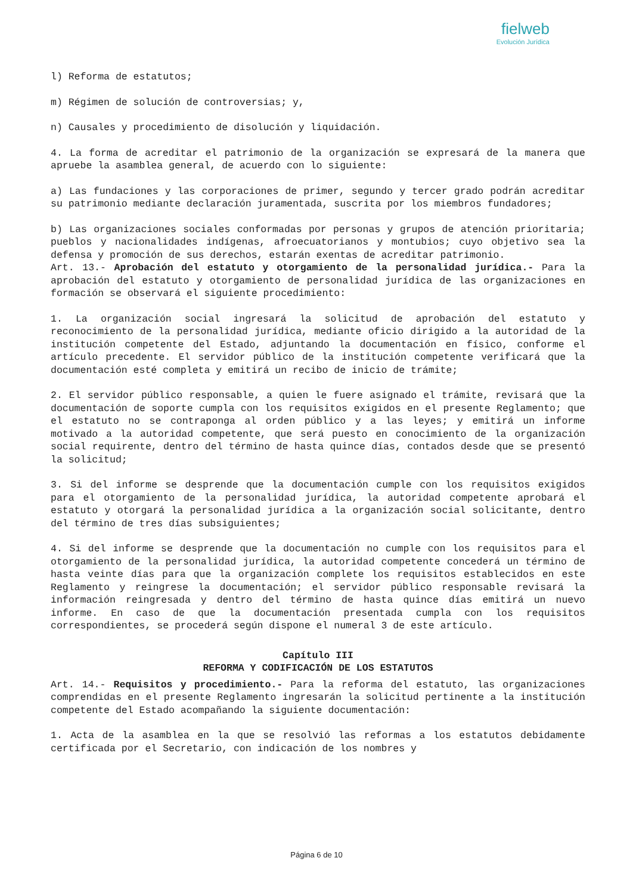fielweb
Evolución Jurídica
l) Reforma de estatutos;
m) Régimen de solución de controversias; y,
n) Causales y procedimiento de disolución y liquidación.
4. La forma de acreditar el patrimonio de la organización se expresará de la manera que apruebe la asamblea general, de acuerdo con lo siguiente:
a) Las fundaciones y las corporaciones de primer, segundo y tercer grado podrán acreditar su patrimonio mediante declaración juramentada, suscrita por los miembros fundadores;
b) Las organizaciones sociales conformadas por personas y grupos de atención prioritaria; pueblos y nacionalidades indígenas, afroecuatorianos y montubios; cuyo objetivo sea la defensa y promoción de sus derechos, estarán exentas de acreditar patrimonio.
Art. 13.- Aprobación del estatuto y otorgamiento de la personalidad jurídica.- Para la aprobación del estatuto y otorgamiento de personalidad jurídica de las organizaciones en formación se observará el siguiente procedimiento:
1. La organización social ingresará la solicitud de aprobación del estatuto y reconocimiento de la personalidad jurídica, mediante oficio dirigido a la autoridad de la institución competente del Estado, adjuntando la documentación en físico, conforme el artículo precedente. El servidor público de la institución competente verificará que la documentación esté completa y emitirá un recibo de inicio de trámite;
2. El servidor público responsable, a quien le fuere asignado el trámite, revisará que la documentación de soporte cumpla con los requisitos exigidos en el presente Reglamento; que el estatuto no se contraponga al orden público y a las leyes; y emitirá un informe motivado a la autoridad competente, que será puesto en conocimiento de la organización social requirente, dentro del término de hasta quince días, contados desde que se presentó la solicitud;
3. Si del informe se desprende que la documentación cumple con los requisitos exigidos para el otorgamiento de la personalidad jurídica, la autoridad competente aprobará el estatuto y otorgará la personalidad jurídica a la organización social solicitante, dentro del término de tres días subsiguientes;
4. Si del informe se desprende que la documentación no cumple con los requisitos para el otorgamiento de la personalidad jurídica, la autoridad competente concederá un término de hasta veinte días para que la organización complete los requisitos establecidos en este Reglamento y reingrese la documentación; el servidor público responsable revisará la información reingresada y dentro del término de hasta quince días emitirá un nuevo informe. En caso de que la documentación presentada cumpla con los requisitos correspondientes, se procederá según dispone el numeral 3 de este artículo.
Capítulo III
REFORMA Y CODIFICACIÓN DE LOS ESTATUTOS
Art. 14.- Requisitos y procedimiento.- Para la reforma del estatuto, las organizaciones comprendidas en el presente Reglamento ingresarán la solicitud pertinente a la institución competente del Estado acompañando la siguiente documentación:
1. Acta de la asamblea en la que se resolvió las reformas a los estatutos debidamente certificada por el Secretario, con indicación de los nombres y
Página 6 de 10